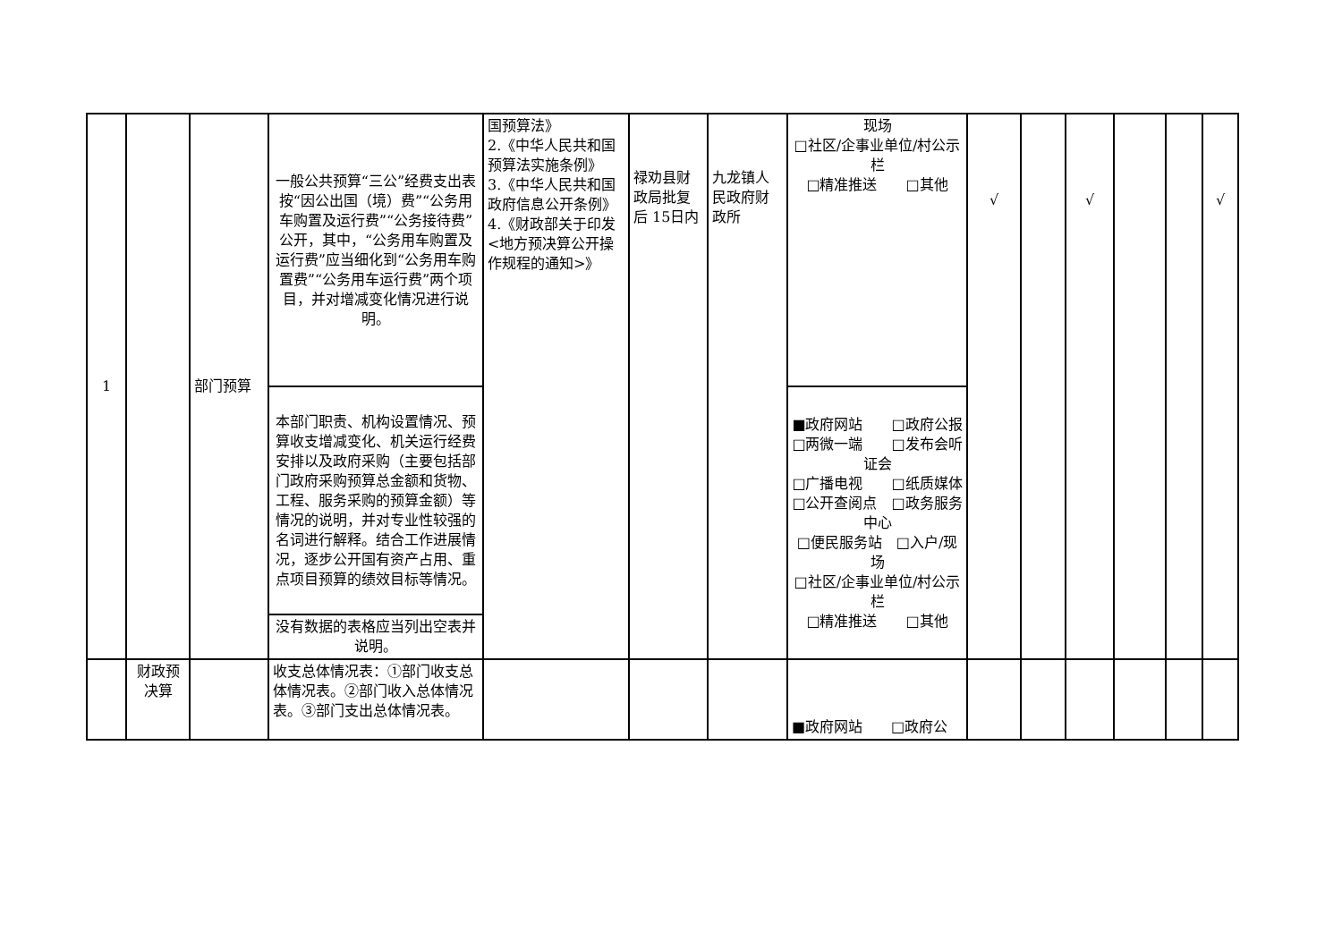| 1 | | 部门预算 | 一般公共预算“三公”经费支出表按“因公出国（境）费”“公务用车购置及运行费”“公务接待费”公开，其中，“公务用车购置及运行费”应当细化到“公务用车购置费”“公务用车运行费”两个项目，并对增减变化情况进行说明。 | 国预算法》 2.《中华人民共和国预算法实施条例》 3.《中华人民共和国政府信息公开条例》 4.《财政部关于印发<地方预决算公开操作规程的通知>》 | 禄劝县财政局批复后 15日内 | 九龙镇人民政府财政所 | 现场 □社区/企事业单位/村公示栏 □精准推送 □其他 | √ | | √ | | | √ |
| | | | 本部门职责、机构设置情况、预算收支增减变化、机关运行经费安排以及政府采购（主要包括部门政府采购预算总金额和货物、工程、服务采购的预算金额）等情况的说明，并对专业性较强的名词进行解释。结合工作进展情况，逐步公开国有资产占用、重点项目预算的绩效目标等情况。 | | | | ■政府网站 □政府公报 □两微一端 □发布会听证会 □广播电视 □纸质媒体 □公开查阅点 □政务服务中心 □便民服务站 □入户/现场 □社区/企事业单位/村公示栏 □精准推送 □其他 | | | | | | |
| | | | 没有数据的表格应当列出空表并说明。 | | | | | | | | | | |
| | 财政预决算 | | 收支总体情况表：①部门收支总体情况表。②部门收入总体情况表。③部门支出总体情况表。 | | | | ■政府网站 □政府公 | | | | | | |